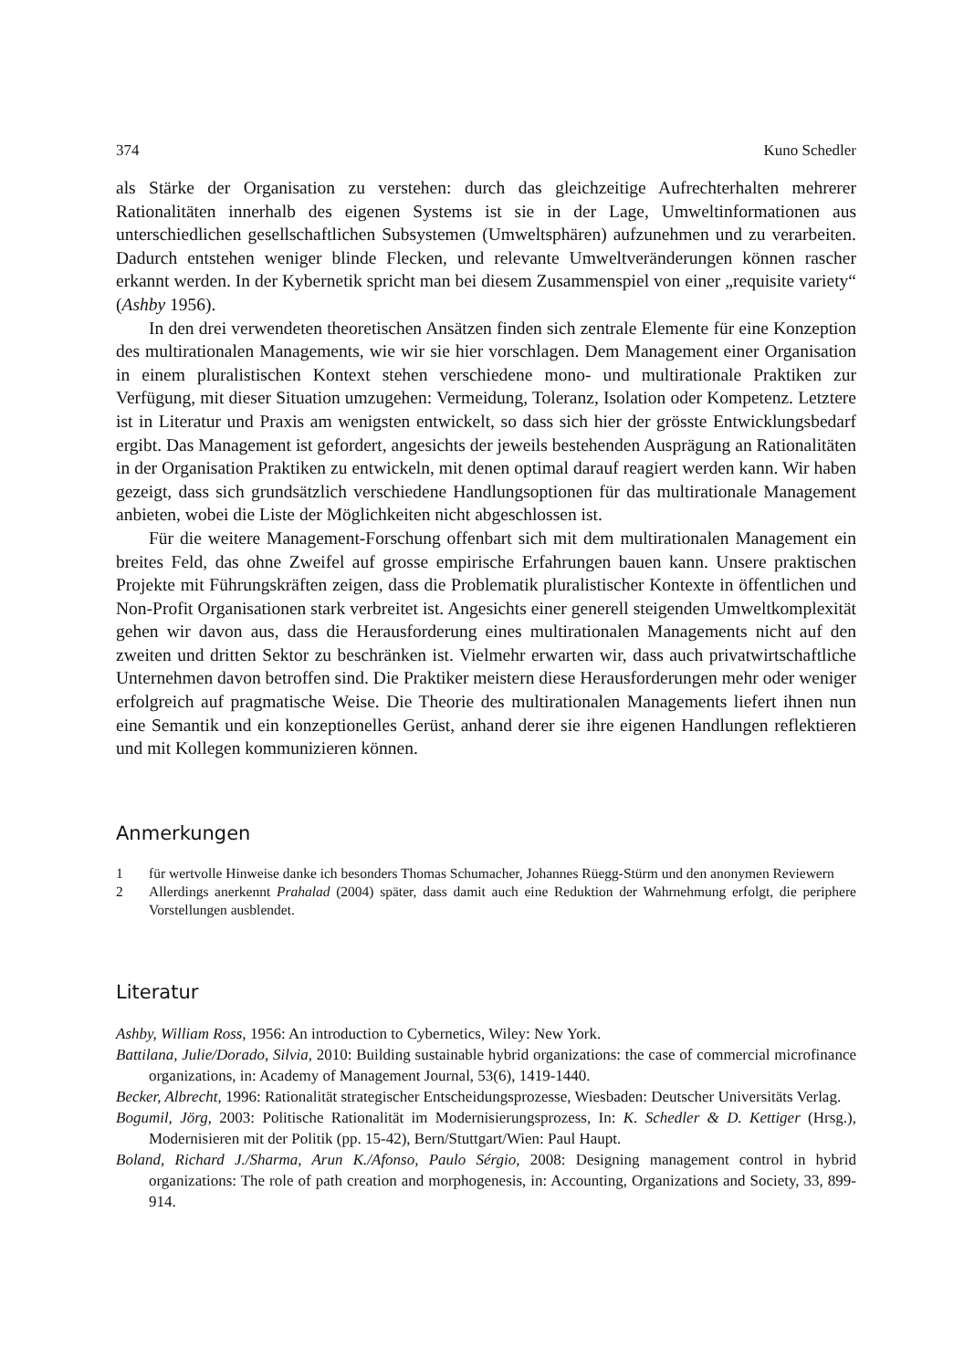374 Kuno Schedler
als Stärke der Organisation zu verstehen: durch das gleichzeitige Aufrechterhalten mehrerer Rationalitäten innerhalb des eigenen Systems ist sie in der Lage, Umweltinformationen aus unterschiedlichen gesellschaftlichen Subsystemen (Umweltsphären) aufzunehmen und zu verarbeiten. Dadurch entstehen weniger blinde Flecken, und relevante Umweltveränderungen können rascher erkannt werden. In der Kybernetik spricht man bei diesem Zusammenspiel von einer „requisite variety“ (Ashby 1956).
In den drei verwendeten theoretischen Ansätzen finden sich zentrale Elemente für eine Konzeption des multirationalen Managements, wie wir sie hier vorschlagen. Dem Management einer Organisation in einem pluralistischen Kontext stehen verschiedene mono- und multirationale Praktiken zur Verfügung, mit dieser Situation umzugehen: Vermeidung, Toleranz, Isolation oder Kompetenz. Letztere ist in Literatur und Praxis am wenigsten entwickelt, so dass sich hier der grösste Entwicklungsbedarf ergibt. Das Management ist gefordert, angesichts der jeweils bestehenden Ausprägung an Rationalitäten in der Organisation Praktiken zu entwickeln, mit denen optimal darauf reagiert werden kann. Wir haben gezeigt, dass sich grundsätzlich verschiedene Handlungsoptionen für das multirationale Management anbieten, wobei die Liste der Möglichkeiten nicht abgeschlossen ist.
Für die weitere Management-Forschung offenbart sich mit dem multirationalen Management ein breites Feld, das ohne Zweifel auf grosse empirische Erfahrungen bauen kann. Unsere praktischen Projekte mit Führungskräften zeigen, dass die Problematik pluralistischer Kontexte in öffentlichen und Non-Profit Organisationen stark verbreitet ist. Angesichts einer generell steigenden Umweltkomplexität gehen wir davon aus, dass die Herausforderung eines multirationalen Managements nicht auf den zweiten und dritten Sektor zu beschränken ist. Vielmehr erwarten wir, dass auch privatwirtschaftliche Unternehmen davon betroffen sind. Die Praktiker meistern diese Herausforderungen mehr oder weniger erfolgreich auf pragmatische Weise. Die Theorie des multirationalen Managements liefert ihnen nun eine Semantik und ein konzeptionelles Gerüst, anhand derer sie ihre eigenen Handlungen reflektieren und mit Kollegen kommunizieren können.
Anmerkungen
1 für wertvolle Hinweise danke ich besonders Thomas Schumacher, Johannes Rüegg-Stürm und den anonymen Reviewern
2 Allerdings anerkennt Prahalad (2004) später, dass damit auch eine Reduktion der Wahrnehmung erfolgt, die periphere Vorstellungen ausblendet.
Literatur
Ashby, William Ross, 1956: An introduction to Cybernetics, Wiley: New York.
Battilana, Julie/Dorado, Silvia, 2010: Building sustainable hybrid organizations: the case of commercial microfinance organizations, in: Academy of Management Journal, 53(6), 1419-1440.
Becker, Albrecht, 1996: Rationalität strategischer Entscheidungsprozesse, Wiesbaden: Deutscher Universitäts Verlag.
Bogumil, Jörg, 2003: Politische Rationalität im Modernisierungsprozess, In: K. Schedler & D. Kettiger (Hrsg.), Modernisieren mit der Politik (pp. 15-42), Bern/Stuttgart/Wien: Paul Haupt.
Boland, Richard J./Sharma, Arun K./Afonso, Paulo Sérgio, 2008: Designing management control in hybrid organizations: The role of path creation and morphogenesis, in: Accounting, Organizations and Society, 33, 899-914.